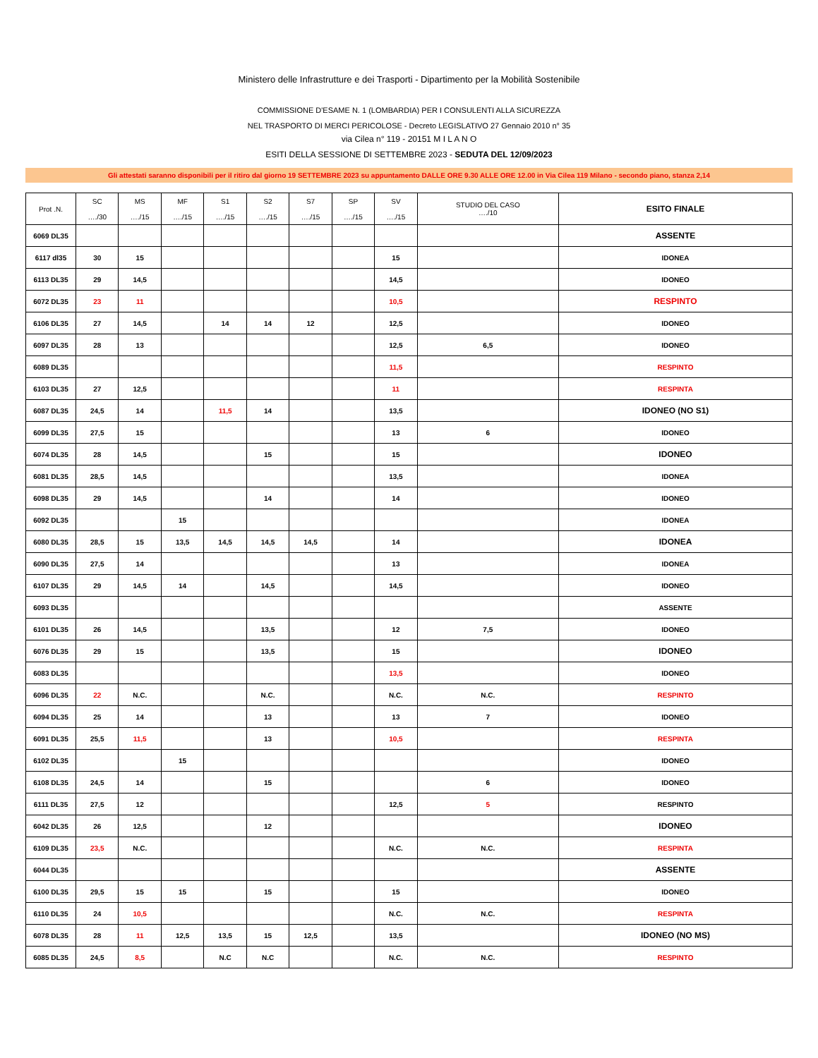Ministero delle Infrastrutture e dei Trasporti - Dipartimento per la Mobilità Sostenibile
COMMISSIONE D'ESAME N. 1 (LOMBARDIA) PER I CONSULENTI ALLA SICUREZZA
NEL TRASPORTO DI MERCI PERICOLOSE - Decreto LEGISLATIVO 27 Gennaio 2010 n° 35
via Cilea n° 119 - 20151 M I L A N O
ESITI DELLA SESSIONE DI SETTEMBRE 2023 - SEDUTA DEL 12/09/2023
Gli attestati saranno disponibili per il ritiro dal giorno 19 SETTEMBRE 2023 su appuntamento DALLE ORE 9.30 ALLE ORE 12.00 in Via Cilea 119 Milano - secondo piano, stanza 2,14
| Prot .N. | SC …./30 | MS …./15 | MF …./15 | S1 …./15 | S2 …./15 | S7 …./15 | SP …./15 | SV …./15 | STUDIO DEL CASO …./10 | ESITO FINALE |
| --- | --- | --- | --- | --- | --- | --- | --- | --- | --- | --- |
| 6069 DL35 | | | | | | | | | | ASSENTE |
| 6117 dl35 | 30 | 15 | | | | | | 15 | | IDONEA |
| 6113 DL35 | 29 | 14,5 | | | | | | 14,5 | | IDONEO |
| 6072 DL35 | 23 | 11 | | | | | | 10,5 | | RESPINTO |
| 6106 DL35 | 27 | 14,5 | | 14 | 14 | 12 | | 12,5 | | IDONEO |
| 6097 DL35 | 28 | 13 | | | | | | 12,5 | 6,5 | IDONEO |
| 6089 DL35 | | | | | | | | 11,5 | | RESPINTO |
| 6103 DL35 | 27 | 12,5 | | | | | | 11 | | RESPINTA |
| 6087 DL35 | 24,5 | 14 | | 11,5 | 14 | | | 13,5 | | IDONEO (NO S1) |
| 6099 DL35 | 27,5 | 15 | | | | | | 13 | 6 | IDONEO |
| 6074 DL35 | 28 | 14,5 | | | 15 | | | 15 | | IDONEO |
| 6081 DL35 | 28,5 | 14,5 | | | | | | 13,5 | | IDONEA |
| 6098 DL35 | 29 | 14,5 | | | 14 | | | 14 | | IDONEO |
| 6092 DL35 | | | 15 | | | | | | | IDONEA |
| 6080 DL35 | 28,5 | 15 | 13,5 | 14,5 | 14,5 | 14,5 | | 14 | | IDONEA |
| 6090 DL35 | 27,5 | 14 | | | | | | 13 | | IDONEA |
| 6107 DL35 | 29 | 14,5 | 14 | | 14,5 | | | 14,5 | | IDONEO |
| 6093 DL35 | | | | | | | | | | ASSENTE |
| 6101 DL35 | 26 | 14,5 | | | 13,5 | | | 12 | 7,5 | IDONEO |
| 6076 DL35 | 29 | 15 | | | 13,5 | | | 15 | | IDONEO |
| 6083 DL35 | | | | | | | | 13,5 | | IDONEO |
| 6096 DL35 | 22 | N.C. | | | N.C. | | | N.C. | N.C. | RESPINTO |
| 6094 DL35 | 25 | 14 | | | 13 | | | 13 | 7 | IDONEO |
| 6091 DL35 | 25,5 | 11,5 | | | 13 | | | 10,5 | | RESPINTA |
| 6102 DL35 | | | 15 | | | | | | | IDONEO |
| 6108 DL35 | 24,5 | 14 | | | 15 | | | | 6 | IDONEO |
| 6111 DL35 | 27,5 | 12 | | | | | | 12,5 | 5 | RESPINTO |
| 6042 DL35 | 26 | 12,5 | | | 12 | | | | | IDONEO |
| 6109 DL35 | 23,5 | N.C. | | | | | | N.C. | N.C. | RESPINTA |
| 6044 DL35 | | | | | | | | | | ASSENTE |
| 6100 DL35 | 29,5 | 15 | 15 | | 15 | | | 15 | | IDONEO |
| 6110 DL35 | 24 | 10,5 | | | | | | N.C. | N.C. | RESPINTA |
| 6078 DL35 | 28 | 11 | 12,5 | 13,5 | 15 | 12,5 | | 13,5 | | IDONEO (NO MS) |
| 6085 DL35 | 24,5 | 8,5 | | N.C | N.C | | | N.C. | N.C. | RESPINTO |